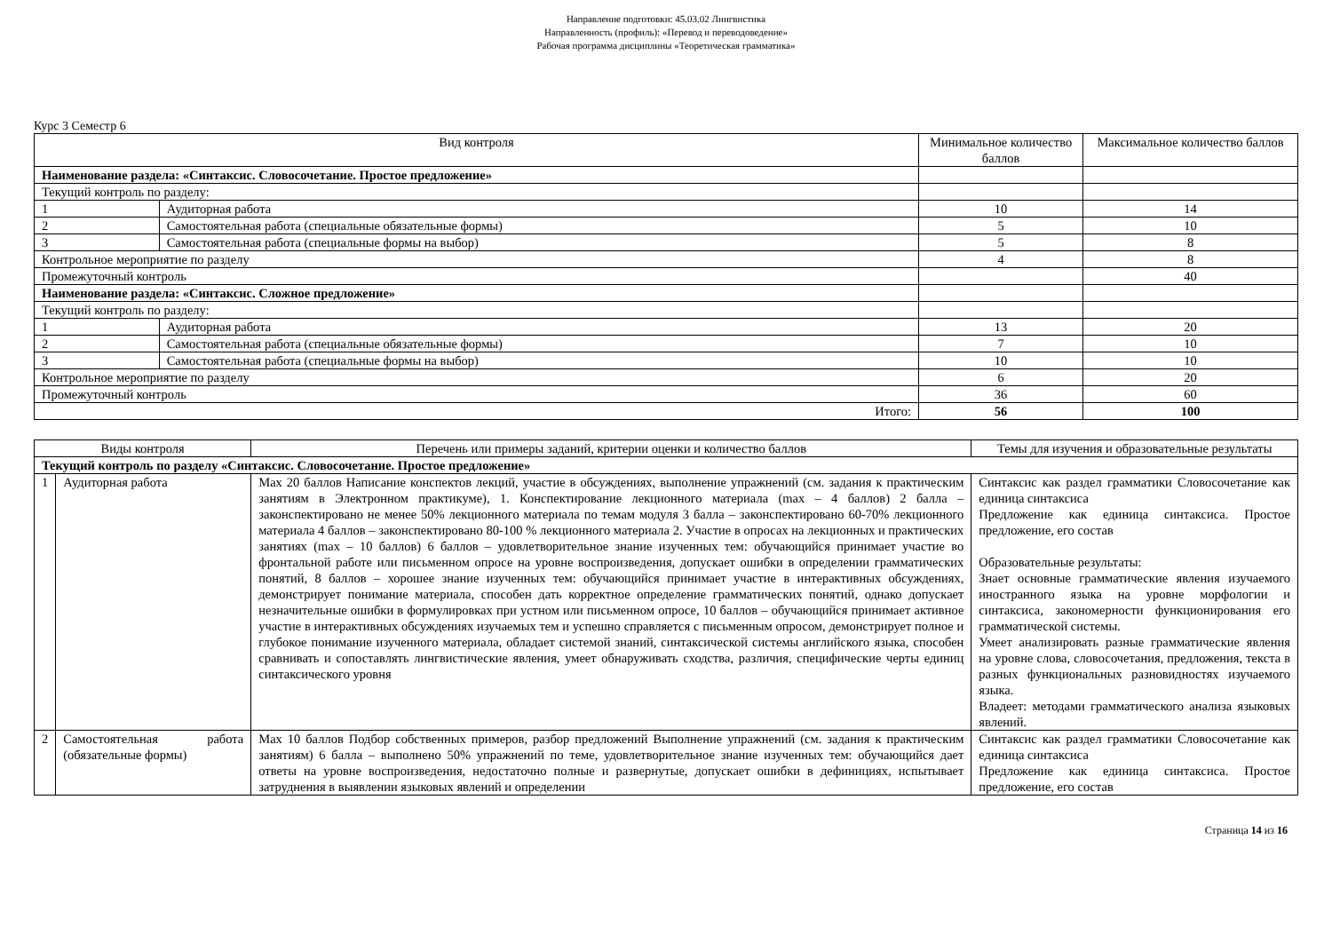Направление подготовки: 45.03.02 Лингвистика
Направленность (профиль): «Перевод и переводоведение»
Рабочая программа дисциплины «Теоретическая грамматика»
Курс 3 Семестр 6
| Вид контроля | | Минимальное количество баллов | Максимальное количество баллов |
| --- | --- | --- | --- |
| Наименование раздела: «Синтаксис. Словосочетание. Простое предложение» | | | |
| Текущий контроль по разделу: | | | |
| 1 | Аудиторная работа | 10 | 14 |
| 2 | Самостоятельная работа (специальные обязательные формы) | 5 | 10 |
| 3 | Самостоятельная работа (специальные формы на выбор) | 5 | 8 |
| Контрольное мероприятие по разделу | | 4 | 8 |
| Промежуточный контроль | | | 40 |
| Наименование раздела: «Синтаксис. Сложное предложение» | | | |
| Текущий контроль по разделу: | | | |
| 1 | Аудиторная работа | 13 | 20 |
| 2 | Самостоятельная работа (специальные обязательные формы) | 7 | 10 |
| 3 | Самостоятельная работа (специальные формы на выбор) | 10 | 10 |
| Контрольное мероприятие по разделу | | 6 | 20 |
| Промежуточный контроль | | 36 | 60 |
| Итого: | | 56 | 100 |
| Виды контроля | | Перечень или примеры заданий, критерии оценки и количество баллов | Темы для изучения и образовательные результаты |
| --- | --- | --- | --- |
| Текущий контроль по разделу «Синтаксис. Словосочетание. Простое предложение» | | | |
| 1 | Аудиторная работа | Max 20 баллов Написание конспектов лекций, участие в обсуждениях, выполнение упражнений (см. задания к практическим занятиям в Электронном практикуме), 1. Конспектирование лекционного материала (max – 4 баллов) 2 балла – законспектировано не менее 50% лекционного материала по темам модуля 3 балла – законспектировано 60-70% лекционного материала 4 баллов – законспектировано 80-100 % лекционного материала 2. Участие в опросах на лекционных и практических занятиях (max – 10 баллов) 6 баллов – удовлетворительное знание изученных тем: обучающийся принимает участие во фронтальной работе или письменном опросе на уровне воспроизведения, допускает ошибки в определении грамматических понятий, 8 баллов – хорошее знание изученных тем: обучающийся принимает участие в интерактивных обсуждениях, демонстрирует понимание материала, способен дать корректное определение грамматических понятий, однако допускает незначительные ошибки в формулировках при устном или письменном опросе, 10 баллов – обучающийся принимает активное участие в интерактивных обсуждениях изучаемых тем и успешно справляется с письменным опросом, демонстрирует полное и глубокое понимание изученного материала, обладает системой знаний, синтаксической системы английского языка, способен сравнивать и сопоставлять лингвистические явления, умеет обнаруживать сходства, различия, специфические черты единиц синтаксического уровня | Синтаксис как раздел грамматики Словосочетание как единица синтаксиса Предложение как единица синтаксиса. Простое предложение, его состав Образовательные результаты: Знает основные грамматические явления изучаемого иностранного языка на уровне морфологии и синтаксиса, закономерности функционирования его грамматической системы. Умеет анализировать разные грамматические явления на уровне слова, словосочетания, предложения, текста в разных функциональных разновидностях изучаемого языка. Владеет: методами грамматического анализа языковых явлений. |
| 2 | Самостоятельная работа (обязательные формы) | Max 10 баллов Подбор собственных примеров, разбор предложений Выполнение упражнений (см. задания к практическим занятиям) 6 балла – выполнено 50% упражнений по теме, удовлетворительное знание изученных тем: обучающийся дает ответы на уровне воспроизведения, недостаточно полные и развернутые, допускает ошибки в дефинициях, испытывает затруднения в выявлении языковых явлений и определении | Синтаксис как раздел грамматики Словосочетание как единица синтаксиса Предложение как единица синтаксиса. Простое предложение, его состав |
Страница 14 из 16